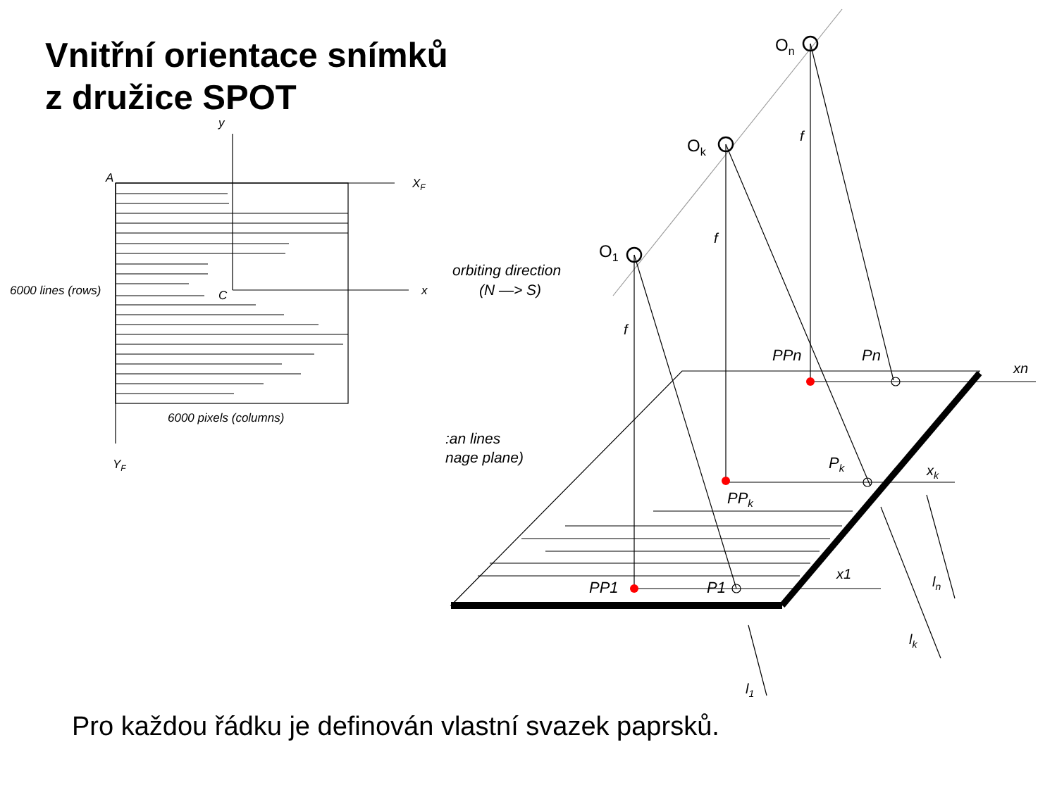Vnitřní orientace snímků
z družice SPOT
y
XF
A
C
x
6000 lines (rows)
6000 pixels (columns)
YF
orbiting direction
(N —> S)
:an lines
nage plane)
On
Ok
O1
f
f
f
PPn
Pn
xn
Pk
PPk
xk
PP1
P1
x1
ln
lk
l1
Pro každou řádku je definován vlastní svazek paprsků.